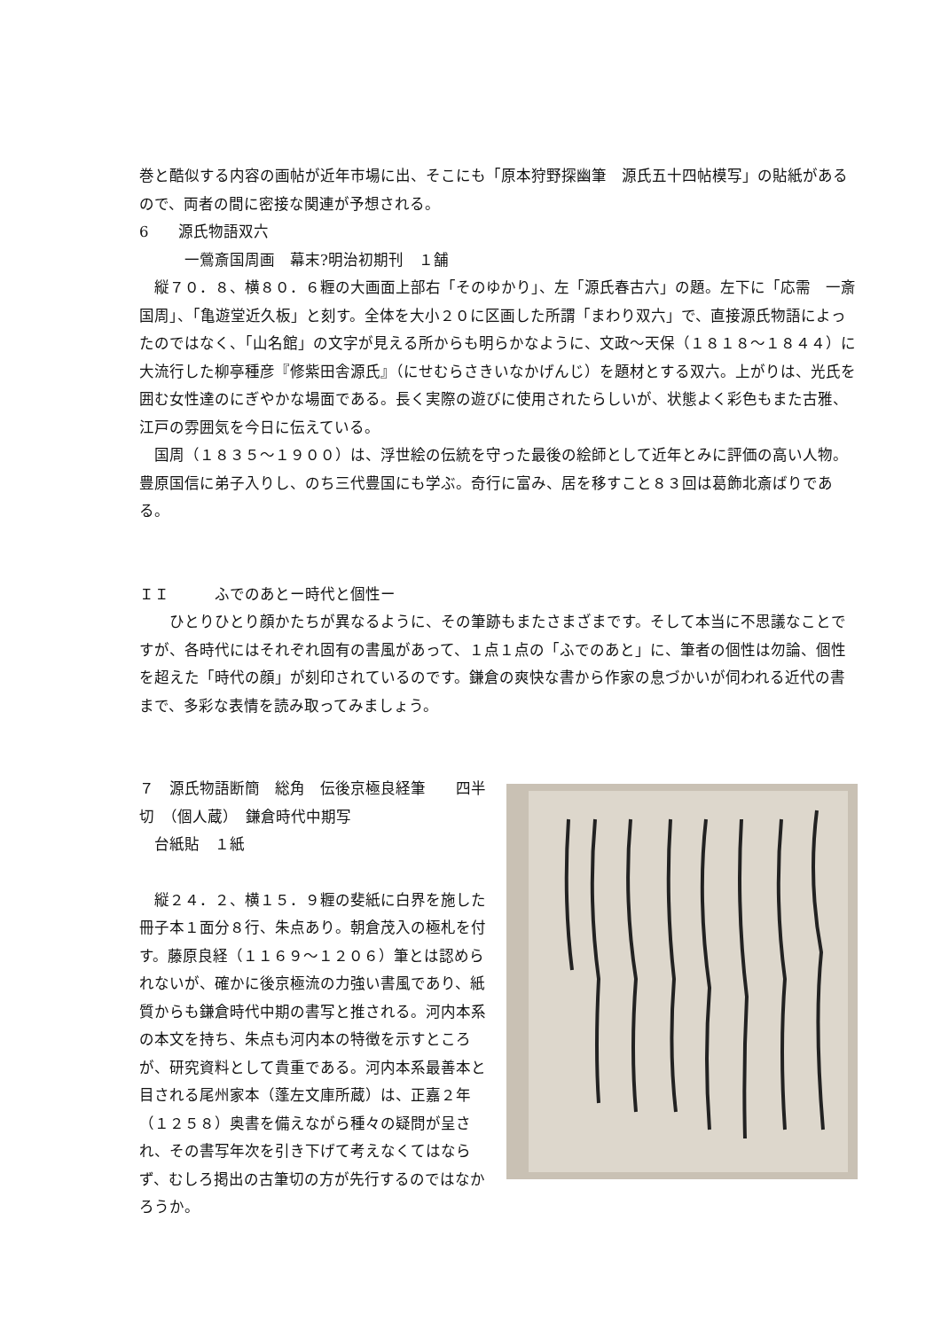巻と酷似する内容の画帖が近年市場に出、そこにも「原本狩野探幽筆　源氏五十四帖模写」の貼紙があるので、両者の間に密接な関連が予想される。
6　　源氏物語双六
　　　一鶯斎国周画　幕末?明治初期刊　１舗
　縦７０．８、横８０．６糎の大画面上部右「そのゆかり」、左「源氏春古六」の題。左下に「応需　一斎国周」、「亀遊堂近久板」と刻す。全体を大小２０に区画した所謂「まわり双六」で、直接源氏物語によったのではなく、「山名館」の文字が見える所からも明らかなように、文政〜天保（１８１８〜１８４４）に大流行した柳亭種彦『修紫田舎源氏』（にせむらさきいなかげんじ）を題材とする双六。上がりは、光氏を囲む女性達のにぎやかな場面である。長く実際の遊びに使用されたらしいが、状態よく彩色もまた古雅、江戸の雰囲気を今日に伝えている。
　国周（１８３５〜１９００）は、浮世絵の伝統を守った最後の絵師として近年とみに評価の高い人物。豊原国信に弟子入りし、のち三代豊国にも学ぶ。奇行に富み、居を移すこと８３回は葛飾北斎ばりである。
ＩＩ　　　ふでのあとー時代と個性ー
　　ひとりひとり顔かたちが異なるように、その筆跡もまたさまざまです。そして本当に不思議なことですが、各時代にはそれぞれ固有の書風があって、１点１点の「ふでのあと」に、筆者の個性は勿論、個性を超えた「時代の顔」が刻印されているのです。鎌倉の爽快な書から作家の息づかいが伺われる近代の書まで、多彩な表情を読み取ってみましょう。
７　源氏物語断簡　総角　伝後京極良経筆　　四半切　（個人蔵）　鎌倉時代中期写
　台紙貼　１紙
　縦２４．２、横１５．９糎の斐紙に白界を施した冊子本１面分８行、朱点あり。朝倉茂入の極札を付す。藤原良経（１１６９〜１２０６）筆とは認められないが、確かに後京極流の力強い書風であり、紙質からも鎌倉時代中期の書写と推される。河内本系の本文を持ち、朱点も河内本の特徴を示すところが、研究資料として貴重である。河内本系最善本と目される尾州家本（蓬左文庫所蔵）は、正嘉２年（１２５８）奥書を備えながら種々の疑問が呈され、その書写年次を引き下げて考えなくてはならず、むしろ掲出の古筆切の方が先行するのではなかろうか。